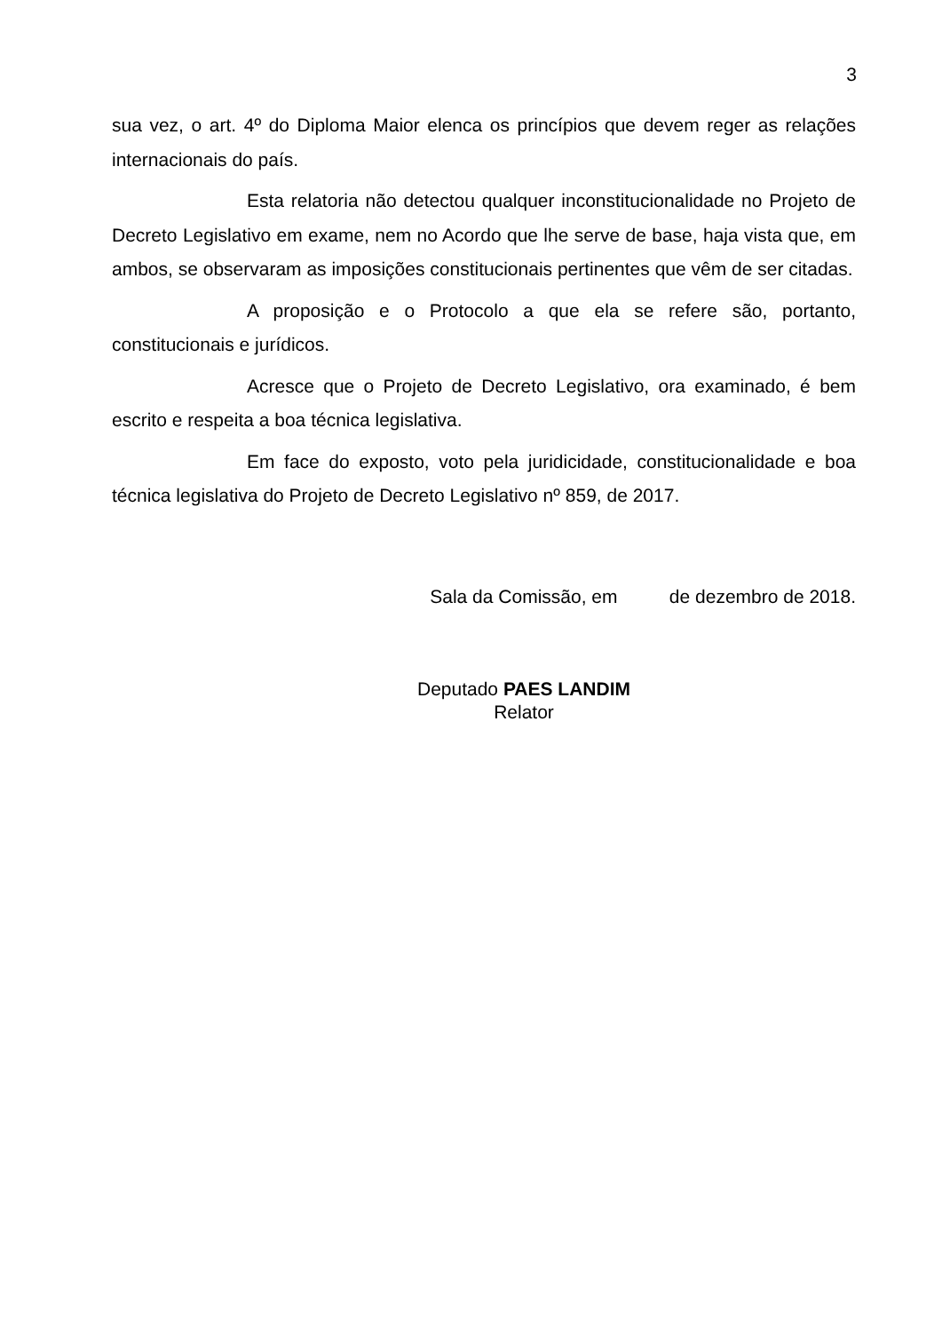3
sua vez, o art. 4º do Diploma Maior elenca os princípios que devem reger as relações internacionais do país.
Esta relatoria não detectou qualquer inconstitucionalidade no Projeto de Decreto Legislativo em exame, nem no Acordo que lhe serve de base, haja vista que, em ambos, se observaram as imposições constitucionais pertinentes que vêm de ser citadas.
A proposição e o Protocolo a que ela se refere são, portanto, constitucionais e jurídicos.
Acresce que o Projeto de Decreto Legislativo, ora examinado, é bem escrito e respeita a boa técnica legislativa.
Em face do exposto, voto pela juridicidade, constitucionalidade e boa técnica legislativa do Projeto de Decreto Legislativo nº 859, de 2017.
Sala da Comissão, em de dezembro de 2018.
Deputado PAES LANDIM
Relator